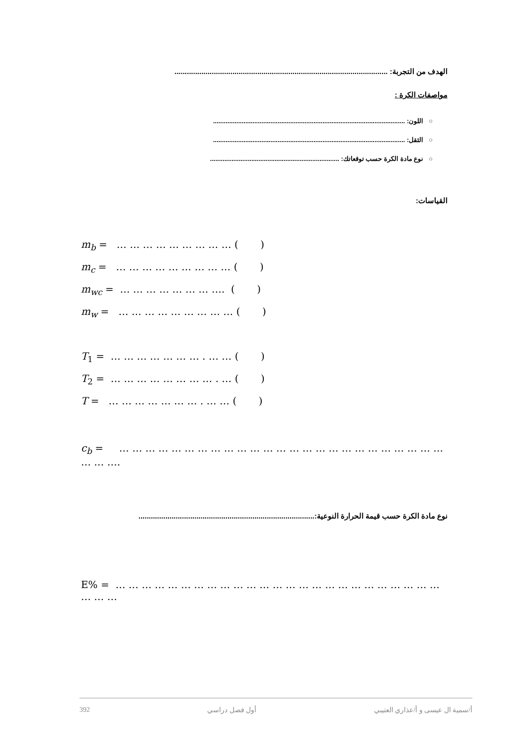الهدف من التجربة: .......................................................................................................
مواصفات الكرة :
○ اللون: ...........................................................................................................
○ الثقل: ...........................................................................................................
○ نوع مادة الكرة حسب توقعاتك: ........................................................................
القياسات:
m<sub>b</sub> = … … … … … … … … … ( )
m<sub>c</sub> = … … … … … … … … … ( )
m<sub>wc</sub> = … … … … … … … …. ( )
m<sub>w</sub> = … … … … … … … … … ( )
T<sub>1</sub> = … … … … … … … . … … ( )
T<sub>2</sub> = … … … … … … … … . … ( )
T = … … … … … … … . … … ( )
c<sub>b</sub> = … … … … … … … … … … … … … … … … … … … … … … … … … … … ….
نوع مادة الكرة حسب قيمة الحرارة النوعية:.....................................................................................
E% = … … … … … … … … … … … … … … … … … … … … … … … … … … … …
392 أول فصل دراسي أ/سمية ال عيسى و أ/عذاري العتيبي